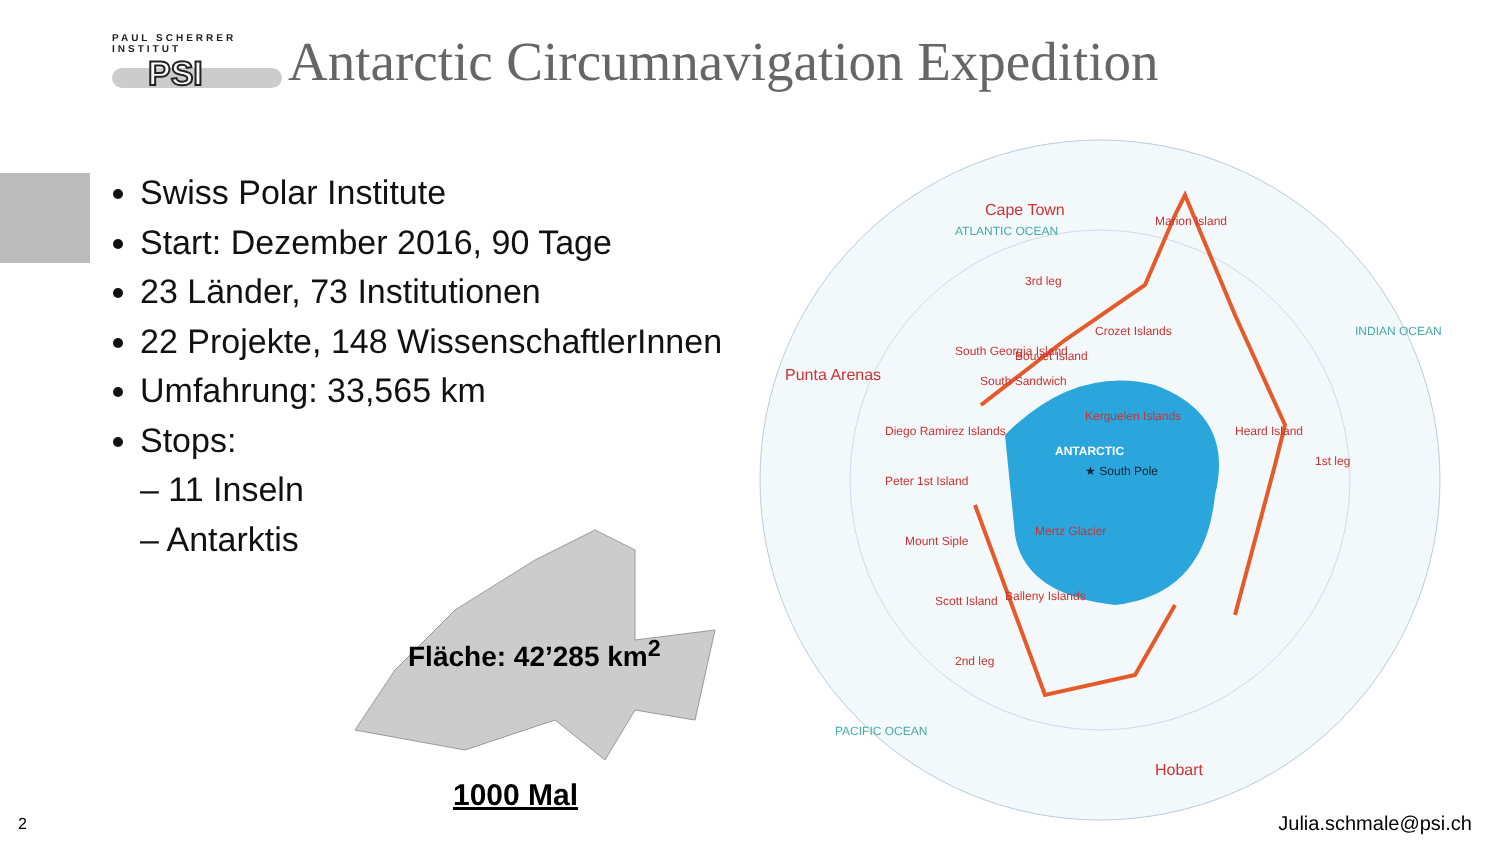PAUL SCHERRER INSTITUT
PSI
Antarctic Circumnavigation Expedition
Swiss Polar Institute
Start: Dezember 2016, 90 Tage
23 Länder, 73 Institutionen
22 Projekte, 148 WissenschaftlerInnen
Umfahrung: 33,565 km
Stops:
– 11 Inseln
– Antarktis
Fläche: 42’285 km<sup>2</sup>
1000 Mal
ANTARCTIC
★ South Pole
Cape Town
Punta Arenas
Hobart
South Georgia Island
Bouvet Island
Kerguelen Islands
Marion Island
Mertz Glacier
Scott Island
Balleny Islands
Mount Siple
Peter 1st Island
Diego Ramirez Islands
South Sandwich
Crozet Islands
Heard Island
1st leg
2nd leg
3rd leg
ATLANTIC OCEAN
INDIAN OCEAN
PACIFIC OCEAN
2 Julia.schmale@psi.ch